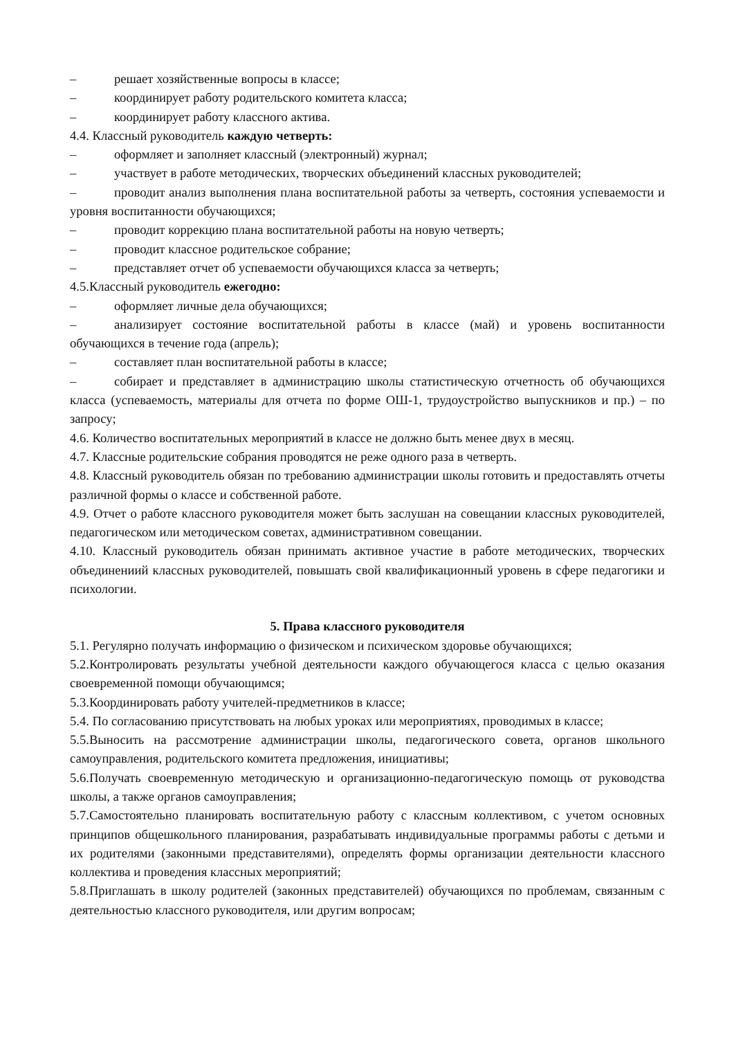– решает хозяйственные вопросы в классе;
– координирует работу родительского комитета класса;
– координирует работу классного актива.
4.4. Классный руководитель каждую четверть:
– оформляет и заполняет классный (электронный) журнал;
– участвует в работе методических, творческих объединений классных руководителей;
– проводит анализ выполнения плана воспитательной работы за четверть, состояния успеваемости и уровня воспитанности обучающихся;
– проводит коррекцию плана воспитательной работы на новую четверть;
– проводит классное родительское собрание;
– представляет отчет об успеваемости обучающихся класса за четверть;
4.5.Классный руководитель ежегодно:
– оформляет личные дела обучающихся;
– анализирует состояние воспитательной работы в классе (май) и уровень воспитанности обучающихся в течение года (апрель);
– составляет план воспитательной работы в классе;
– собирает и представляет в администрацию школы статистическую отчетность об обучающихся класса (успеваемость, материалы для отчета по форме ОШ-1, трудоустройство выпускников и пр.) – по запросу;
4.6. Количество воспитательных мероприятий в классе не должно быть менее двух в месяц.
4.7. Классные родительские собрания проводятся не реже одного раза в четверть.
4.8. Классный руководитель обязан по требованию администрации школы готовить и предоставлять отчеты различной формы о классе и собственной работе.
4.9. Отчет о работе классного руководителя может быть заслушан на совещании классных руководителей, педагогическом или методическом советах, административном совещании.
4.10. Классный руководитель обязан принимать активное участие в работе методических, творческих объединениий классных руководителей, повышать свой квалификационный уровень в сфере педагогики и психологии.
5. Права классного руководителя
5.1. Регулярно получать информацию о физическом и психическом здоровье обучающихся;
5.2.Контролировать результаты учебной деятельности каждого обучающегося класса с целью оказания своевременной помощи обучающимся;
5.3.Координировать работу учителей-предметников в классе;
5.4. По согласованию присутствовать на любых уроках или мероприятиях, проводимых в классе;
5.5.Выносить на рассмотрение администрации школы, педагогического совета, органов школьного самоуправления, родительского комитета предложения, инициативы;
5.6.Получать своевременную методическую и организационно-педагогическую помощь от руководства школы, а также органов самоуправления;
5.7.Самостоятельно планировать воспитательную работу с классным коллективом, с учетом основных принципов общешкольного планирования, разрабатывать индивидуальные программы работы с детьми и их родителями (законными представителями), определять формы организации деятельности классного коллектива и проведения классных мероприятий;
5.8.Приглашать в школу родителей (законных представителей) обучающихся по проблемам, связанным с деятельностью классного руководителя, или другим вопросам;